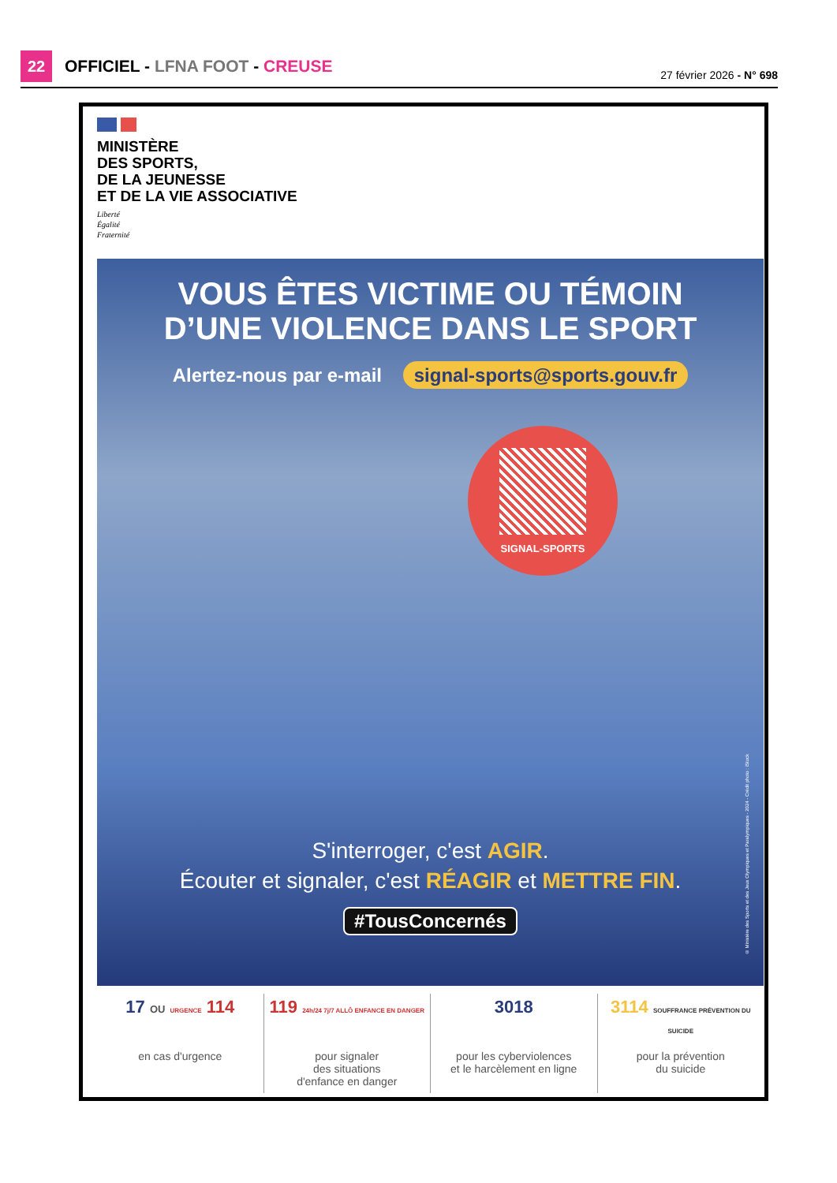22
OFFICIEL - LFNA FOOT - CREUSE
27 février 2026 - N° 698
MINISTÈRE
DES SPORTS,
DE LA JEUNESSE
ET DE LA VIE ASSOCIATIVE
Liberté
Égalité
Fraternité
VOUS ÊTES VICTIME OU TÉMOIN
D’UNE VIOLENCE DANS LE SPORT
Alertez-nous par e-mail signal-sports@sports.gouv.fr
SIGNAL-SPORTS
S'interroger, c'est AGIR.
Écouter et signaler, c'est RÉAGIR et METTRE FIN.
#TousConcernés
© Ministère des Sports et des Jeux Olympiques et Paralympiques - 2024 - Crédit photo : iStock
17 OU URGENCE 114
en cas d'urgence
119 24h/24 7j/7 ALLÔ ENFANCE EN DANGER
pour signaler
des situations
d'enfance en danger
3018
pour les cyberviolences
et le harcèlement en ligne
3114 SOUFFRANCE PRÉVENTION DU SUICIDE
pour la prévention
du suicide